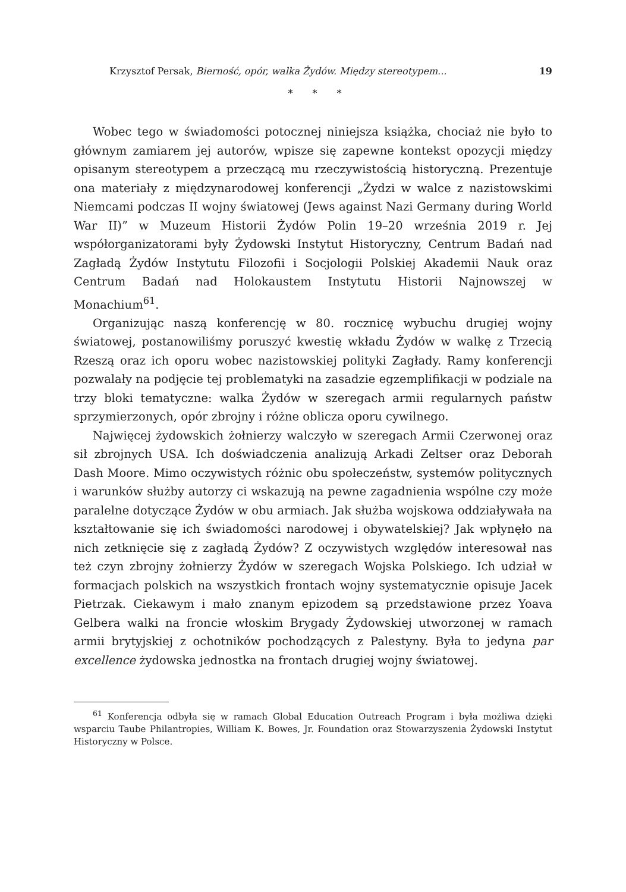Krzysztof Persak, Bierność, opór, walka Żydów. Między stereotypem... 19
* * *
Wobec tego w świadomości potocznej niniejsza książka, chociaż nie było to głównym zamiarem jej autorów, wpisze się zapewne kontekst opozycji między opisanym stereotypem a przeczącą mu rzeczywistością historyczną. Prezentuje ona materiały z międzynarodowej konferencji „Żydzi w walce z nazistowskimi Niemcami podczas II wojny światowej (Jews against Nazi Germany during World War II)” w Muzeum Historii Żydów Polin 19–20 września 2019 r. Jej współorganizatorami były Żydowski Instytut Historyczny, Centrum Badań nad Zagładą Żydów Instytutu Filozofii i Socjologii Polskiej Akademii Nauk oraz Centrum Badań nad Holokaustem Instytutu Historii Najnowszej w Monachium<sup>61</sup>.
Organizując naszą konferencję w 80. rocznicę wybuchu drugiej wojny światowej, postanowiliśmy poruszyć kwestię wkładu Żydów w walkę z Trzecią Rzeszą oraz ich oporu wobec nazistowskiej polityki Zagłady. Ramy konferencji pozwalały na podjęcie tej problematyki na zasadzie egzemplifikacji w podziale na trzy bloki tematyczne: walka Żydów w szeregach armii regularnych państw sprzymierzonych, opór zbrojny i różne oblicza oporu cywilnego.
Najwięcej żydowskich żołnierzy walczyło w szeregach Armii Czerwonej oraz sił zbrojnych USA. Ich doświadczenia analizują Arkadi Zeltser oraz Deborah Dash Moore. Mimo oczywistych różnic obu społeczeństw, systemów politycznych i warunków służby autorzy ci wskazują na pewne zagadnienia wspólne czy może paralelne dotyczące Żydów w obu armiach. Jak służba wojskowa oddziaływała na kształtowanie się ich świadomości narodowej i obywatelskiej? Jak wpłynęło na nich zetknięcie się z zagładą Żydów? Z oczywistych względów interesował nas też czyn zbrojny żołnierzy Żydów w szeregach Wojska Polskiego. Ich udział w formacjach polskich na wszystkich frontach wojny systematycznie opisuje Jacek Pietrzak. Ciekawym i mało znanym epizodem są przedstawione przez Yoava Gelbera walki na froncie włoskim Brygady Żydowskiej utworzonej w ramach armii brytyjskiej z ochotników pochodzących z Palestyny. Była to jedyna par excellence żydowska jednostka na frontach drugiej wojny światowej.
<sup>61</sup> Konferencja odbyła się w ramach Global Education Outreach Program i była możliwa dzięki wsparciu Taube Philantropies, William K. Bowes, Jr. Foundation oraz Stowarzyszenia Żydowski Instytut Historyczny w Polsce.